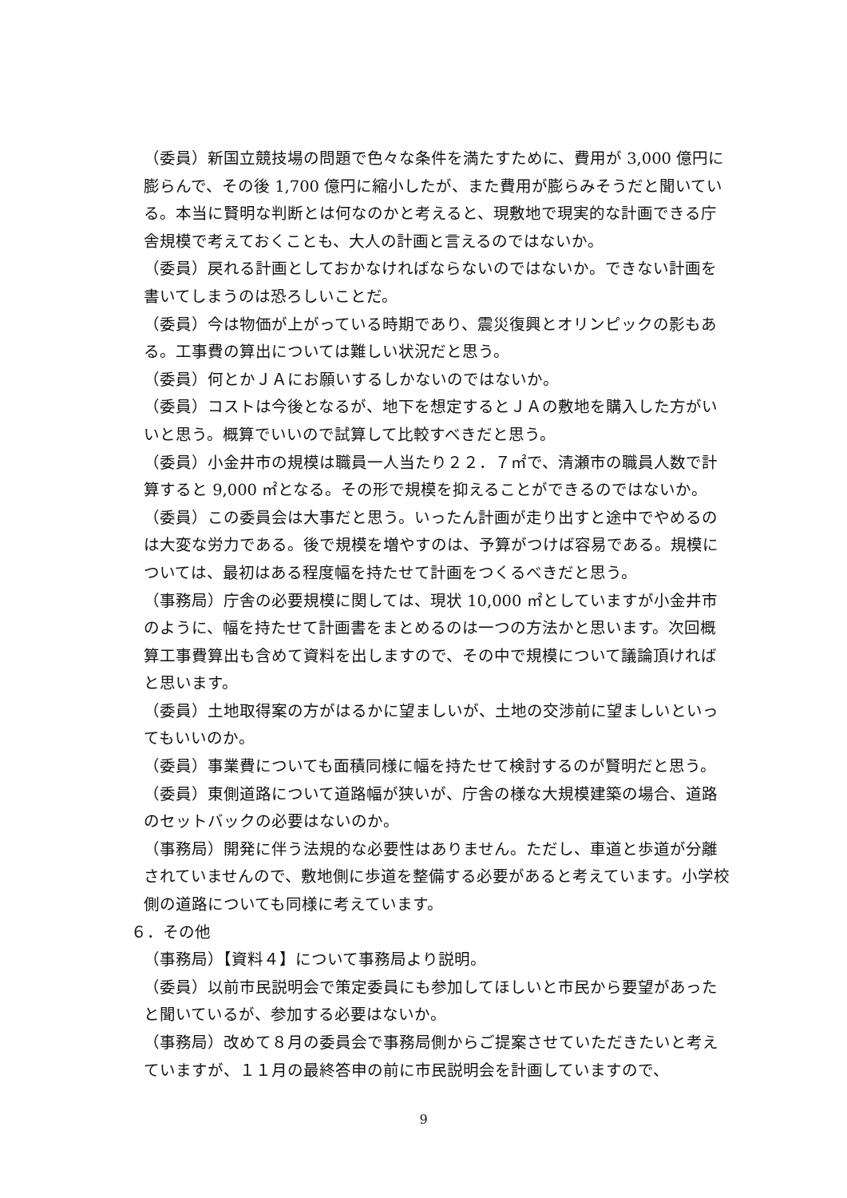（委員）新国立競技場の問題で色々な条件を満たすために、費用が 3,000 億円に膨らんで、その後 1,700 億円に縮小したが、また費用が膨らみそうだと聞いている。本当に賢明な判断とは何なのかと考えると、現敷地で現実的な計画できる庁舎規模で考えておくことも、大人の計画と言えるのではないか。
（委員）戻れる計画としておかなければならないのではないか。できない計画を書いてしまうのは恐ろしいことだ。
（委員）今は物価が上がっている時期であり、震災復興とオリンピックの影もある。工事費の算出については難しい状況だと思う。
（委員）何とかＪＡにお願いするしかないのではないか。
（委員）コストは今後となるが、地下を想定するとＪＡの敷地を購入した方がいいと思う。概算でいいので試算して比較すべきだと思う。
（委員）小金井市の規模は職員一人当たり２２．７㎡で、清瀬市の職員人数で計算すると 9,000 ㎡となる。その形で規模を抑えることができるのではないか。
（委員）この委員会は大事だと思う。いったん計画が走り出すと途中でやめるのは大変な労力である。後で規模を増やすのは、予算がつけば容易である。規模については、最初はある程度幅を持たせて計画をつくるべきだと思う。
（事務局）庁舎の必要規模に関しては、現状 10,000 ㎡としていますが小金井市のように、幅を持たせて計画書をまとめるのは一つの方法かと思います。次回概算工事費算出も含めて資料を出しますので、その中で規模について議論頂ければと思います。
（委員）土地取得案の方がはるかに望ましいが、土地の交渉前に望ましいといってもいいのか。
（委員）事業費についても面積同様に幅を持たせて検討するのが賢明だと思う。
（委員）東側道路について道路幅が狭いが、庁舎の様な大規模建築の場合、道路のセットバックの必要はないのか。
（事務局）開発に伴う法規的な必要性はありません。ただし、車道と歩道が分離されていませんので、敷地側に歩道を整備する必要があると考えています。小学校側の道路についても同様に考えています。
６．その他
（事務局）【資料４】について事務局より説明。
（委員）以前市民説明会で策定委員にも参加してほしいと市民から要望があったと聞いているが、参加する必要はないか。
（事務局）改めて８月の委員会で事務局側からご提案させていただきたいと考えていますが、１１月の最終答申の前に市民説明会を計画していますので、
9